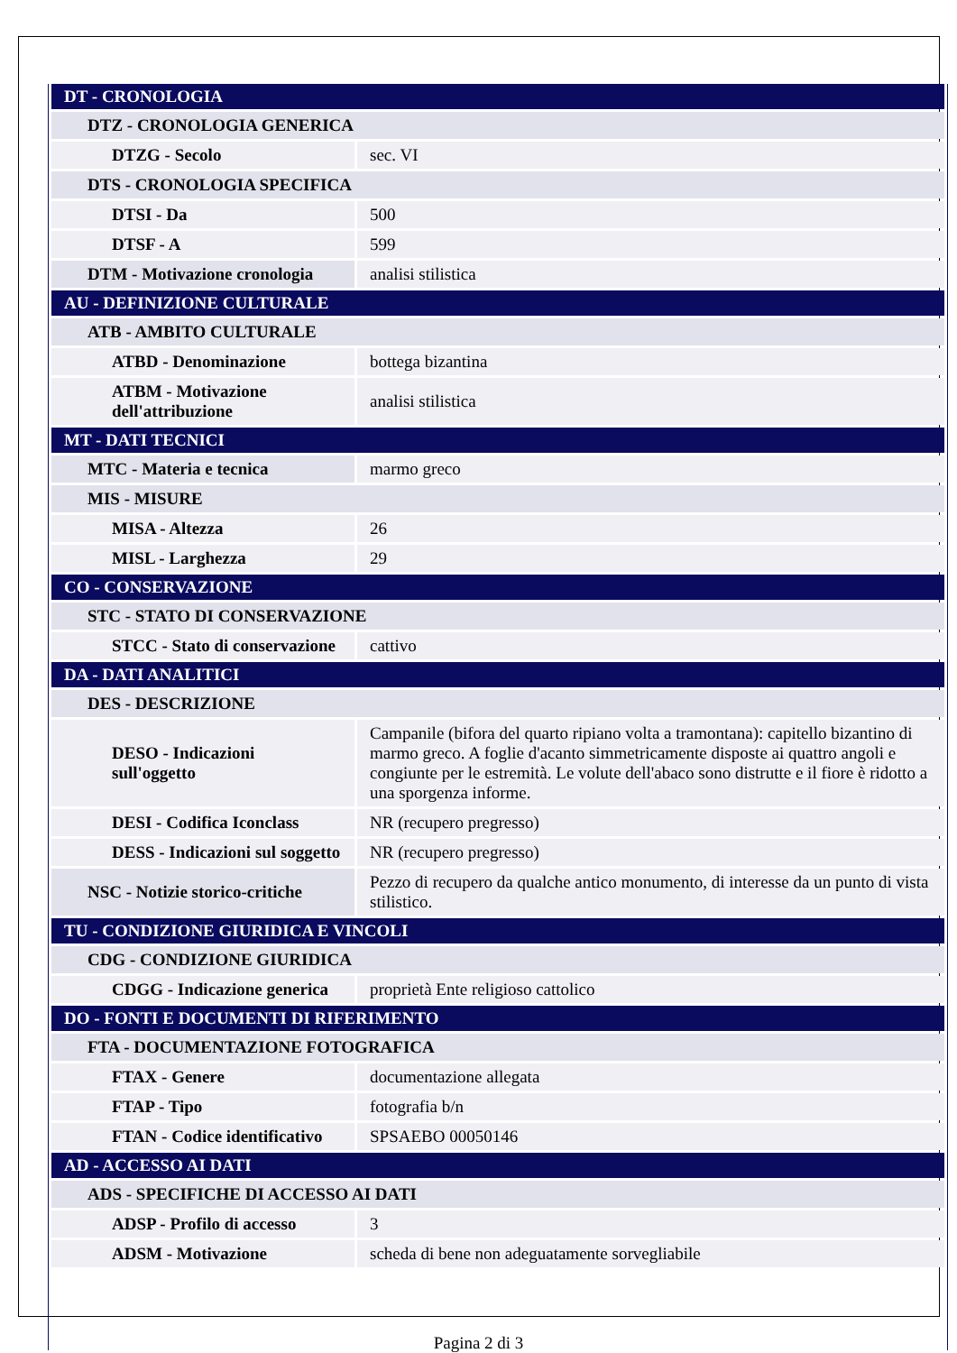| DT - CRONOLOGIA | |
| DTZ - CRONOLOGIA GENERICA | |
| DTZG - Secolo | sec. VI |
| DTS - CRONOLOGIA SPECIFICA | |
| DTSI - Da | 500 |
| DTSF - A | 599 |
| DTM - Motivazione cronologia | analisi stilistica |
| AU - DEFINIZIONE CULTURALE | |
| ATB - AMBITO CULTURALE | |
| ATBD - Denominazione | bottega bizantina |
| ATBM - Motivazione dell'attribuzione | analisi stilistica |
| MT - DATI TECNICI | |
| MTC - Materia e tecnica | marmo greco |
| MIS - MISURE | |
| MISA - Altezza | 26 |
| MISL - Larghezza | 29 |
| CO - CONSERVAZIONE | |
| STC - STATO DI CONSERVAZIONE | |
| STCC - Stato di conservazione | cattivo |
| DA - DATI ANALITICI | |
| DES - DESCRIZIONE | |
| DESO - Indicazioni sull'oggetto | Campanile (bifora del quarto ripiano volta a tramontana): capitello bizantino di marmo greco. A foglie d'acanto simmetricamente disposte ai quattro angoli e congiunte per le estremità. Le volute dell'abaco sono distrutte e il fiore è ridotto a una sporgenza informe. |
| DESI - Codifica Iconclass | NR (recupero pregresso) |
| DESS - Indicazioni sul soggetto | NR (recupero pregresso) |
| NSC - Notizie storico-critiche | Pezzo di recupero da qualche antico monumento, di interesse da un punto di vista stilistico. |
| TU - CONDIZIONE GIURIDICA E VINCOLI | |
| CDG - CONDIZIONE GIURIDICA | |
| CDGG - Indicazione generica | proprietà Ente religioso cattolico |
| DO - FONTI E DOCUMENTI DI RIFERIMENTO | |
| FTA - DOCUMENTAZIONE FOTOGRAFICA | |
| FTAX - Genere | documentazione allegata |
| FTAP - Tipo | fotografia b/n |
| FTAN - Codice identificativo | SPSAEBO 00050146 |
| AD - ACCESSO AI DATI | |
| ADS - SPECIFICHE DI ACCESSO AI DATI | |
| ADSP - Profilo di accesso | 3 |
| ADSM - Motivazione | scheda di bene non adeguatamente sorvegliabile |
Pagina 2 di 3